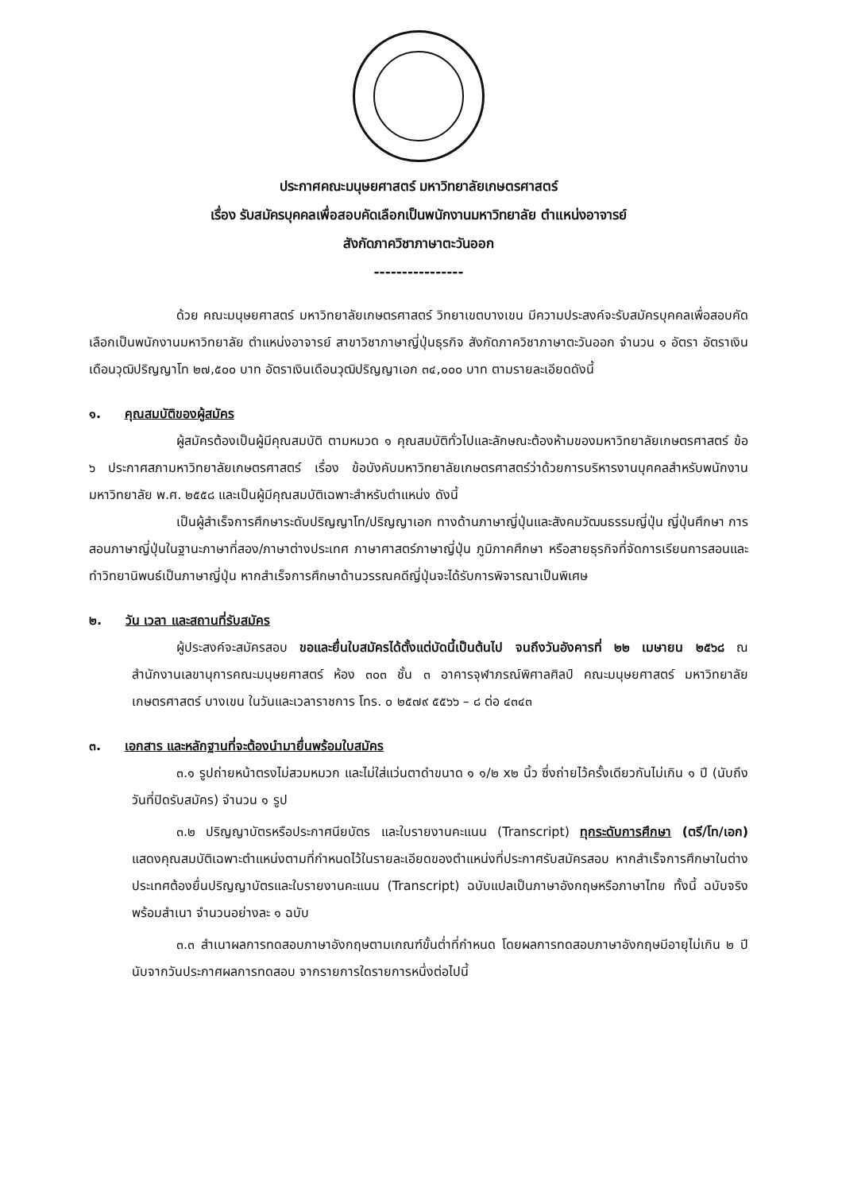ประกาศคณะมนุษยศาสตร์ มหาวิทยาลัยเกษตรศาสตร์
เรื่อง รับสมัครบุคคลเพื่อสอบคัดเลือกเป็นพนักงานมหาวิทยาลัย ตำแหน่งอาจารย์
สังกัดภาควิชาภาษาตะวันออก
----------------
ด้วย คณะมนุษยศาสตร์ มหาวิทยาลัยเกษตรศาสตร์ วิทยาเขตบางเขน มีความประสงค์จะรับสมัครบุคคลเพื่อสอบคัดเลือกเป็นพนักงานมหาวิทยาลัย ตำแหน่งอาจารย์ สาขาวิชาภาษาญี่ปุ่นธุรกิจ สังกัดภาควิชาภาษาตะวันออก จำนวน ๑ อัตรา อัตราเงินเดือนวุฒิปริญญาโท ๒๗,๕๐๐ บาท อัตราเงินเดือนวุฒิปริญญาเอก ๓๔,๐๐๐ บาท ตามรายละเอียดดังนี้
๑. คุณสมบัติของผู้สมัคร
ผู้สมัครต้องเป็นผู้มีคุณสมบัติ ตามหมวด ๑ คุณสมบัติทั่วไปและลักษณะต้องห้ามของมหาวิทยาลัยเกษตรศาสตร์ ข้อ ๖ ประกาศสภามหาวิทยาลัยเกษตรศาสตร์ เรื่อง ข้อบังคับมหาวิทยาลัยเกษตรศาสตร์ว่าด้วยการบริหารงานบุคคลสำหรับพนักงานมหาวิทยาลัย พ.ศ. ๒๕๕๘ และเป็นผู้มีคุณสมบัติเฉพาะสำหรับตำแหน่ง ดังนี้
เป็นผู้สำเร็จการศึกษาระดับปริญญาโท/ปริญญาเอก ทางด้านภาษาญี่ปุ่นและสังคมวัฒนธรรมญี่ปุ่น ญี่ปุ่นศึกษา การสอนภาษาญี่ปุ่นในฐานะภาษาที่สอง/ภาษาต่างประเทศ ภาษาศาสตร์ภาษาญี่ปุ่น ภูมิภาคศึกษา หรือสายธุรกิจที่จัดการเรียนการสอนและทำวิทยานิพนธ์เป็นภาษาญี่ปุ่น หากสำเร็จการศึกษาด้านวรรณคดีญี่ปุ่นจะได้รับการพิจารณาเป็นพิเศษ
๒. วัน เวลา และสถานที่รับสมัคร
ผู้ประสงค์จะสมัครสอบ ขอและยื่นใบสมัครได้ตั้งแต่บัดนี้เป็นต้นไป จนถึงวันอังคารที่ ๒๒ เมษายน ๒๕๖๘ ณ สำนักงานเลขานุการคณะมนุษยศาสตร์ ห้อง ๓๐๓ ชั้น ๓ อาคารจุฬาภรณ์พิศาลศิลป์ คณะมนุษยศาสตร์ มหาวิทยาลัยเกษตรศาสตร์ บางเขน ในวันและเวลาราชการ โทร. ๐ ๒๕๗๙ ๕๕๖๖ – ๘ ต่อ ๔๓๔๓
๓. เอกสาร และหลักฐานที่จะต้องนำมายื่นพร้อมใบสมัคร
๓.๑ รูปถ่ายหน้าตรงไม่สวมหมวก และไม่ใส่แว่นตาดำขนาด ๑ ๑/๒ x๒ นิ้ว ซึ่งถ่ายไว้ครั้งเดียวกันไม่เกิน ๑ ปี (นับถึงวันที่ปิดรับสมัคร) จำนวน ๑ รูป
๓.๒ ปริญญาบัตรหรือประกาศนียบัตร และใบรายงานคะแนน (Transcript) ทุกระดับการศึกษา (ตรี/โท/เอก) แสดงคุณสมบัติเฉพาะตำแหน่งตามที่กำหนดไว้ในรายละเอียดของตำแหน่งที่ประกาศรับสมัครสอบ หากสำเร็จการศึกษาในต่างประเทศต้องยื่นปริญญาบัตรและใบรายงานคะแนน (Transcript) ฉบับแปลเป็นภาษาอังกฤษหรือภาษาไทย ทั้งนี้ ฉบับจริงพร้อมสำเนา จำนวนอย่างละ ๑ ฉบับ
๓.๓ สำเนาผลการทดสอบภาษาอังกฤษตามเกณฑ์ขั้นต่ำที่กำหนด โดยผลการทดสอบภาษาอังกฤษมีอายุไม่เกิน ๒ ปี นับจากวันประกาศผลการทดสอบ จากรายการใดรายการหนึ่งต่อไปนี้